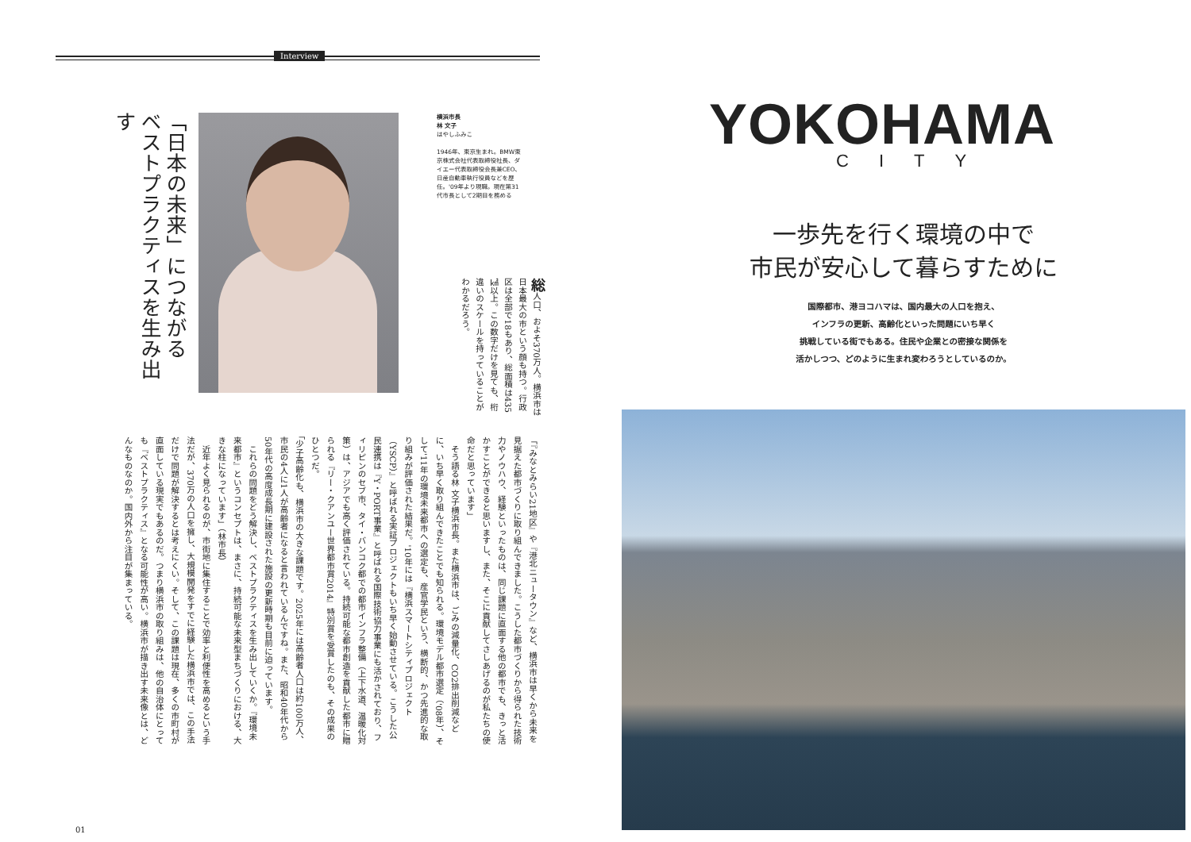Interview
「日本の未来」につながる
ベストプラクティスを生み出す
横浜市長
林 文子
はやしふみこ
1946年、東京生まれ。BMW東京株式会社代表取締役社長、ダイエー代表取締役会長兼CEO、日産自動車執行役員などを歴任。'09年より現職。現在第31代市長として2期目を務める
総人口、およそ370万人。横浜市は日本最大の市という顔も持つ。行政区は全部で18もあり、総面積は435㎢以上。この数字だけを見ても、桁違いのスケールを持っていることがわかるだろう。
「『みなとみらい21地区』や『港北ニュータウン』など、横浜市は早くから未来を見据えた都市づくりに取り組んできました。こうした都市づくりから得られた技術力やノウハウ、経験といったものは、同じ課題に直面する他の都市でも、きっと活かすことができると思いますし、また、そこに貢献してさしあげるのが私たちの使命だと思っています」
　そう語る林 文子横浜市長。また横浜市は、ごみの減量化、CO2排出削減などに、いち早く取り組んできたことでも知られる。環境モデル都市選定（'08年）、そして'11年の環境未来都市への選定も、産官学民という、横断的、かつ先進的な取り組みが評価された結果だ。'10年には『横浜スマートシティプロジェクト（YSCP）』と呼ばれる実証プロジェクトもいち早く始動させている。こうした公民連携は『Y・PORT事業』と呼ばれる国際技術協力事業にも活かされており、フィリピンのセブ市、タイ・バンコク都での都市インフラ整備（上下水道、温暖化対策）は、アジアでも高く評価されている。持続可能な都市創造を貢献した都市に贈られる『リー・クアンユー世界都市賞2014』特別賞を受賞したのも、その成果のひとつだ。
「少子高齢化も、横浜市の大きな課題です。2025年には高齢者人口は約100万人、市民の4人に1人が高齢者になると言われているんですね。また、昭和40年代から50年代の高度成長期に建設された施設の更新時期も目前に迫っています。
　これらの問題をどう解決し、ベストプラクティスを生み出していくか。『環境未来都市』というコンセプトは、まさに、持続可能な未来型まちづくりにおける、大きな柱になっています」（林市長）
　近年よく見られるのが、市街地に集住することで効率と利便性を高めるという手法だが、370万の人口を擁し、大規模開発をすでに経験した横浜市では、この手法だけで問題が解決するとは考えにくい。そして、この課題は現在、多くの市町村が直面している現実でもあるのだ。つまり横浜市の取り組みは、他の自治体にとっても『ベストプラクティス』となる可能性が高い。横浜市が描き出す未来像とは、どんなものなのか。国内外から注目が集まっている。
01
YOKOHAMA
CITY
一歩先を行く環境の中で
市民が安心して暮らすために
国際都市、港ヨコハマは、国内最大の人口を抱え、
インフラの更新、高齢化といった問題にいち早く
挑戦している街でもある。住民や企業との密接な関係を
活かしつつ、どのように生まれ変わろうとしているのか。